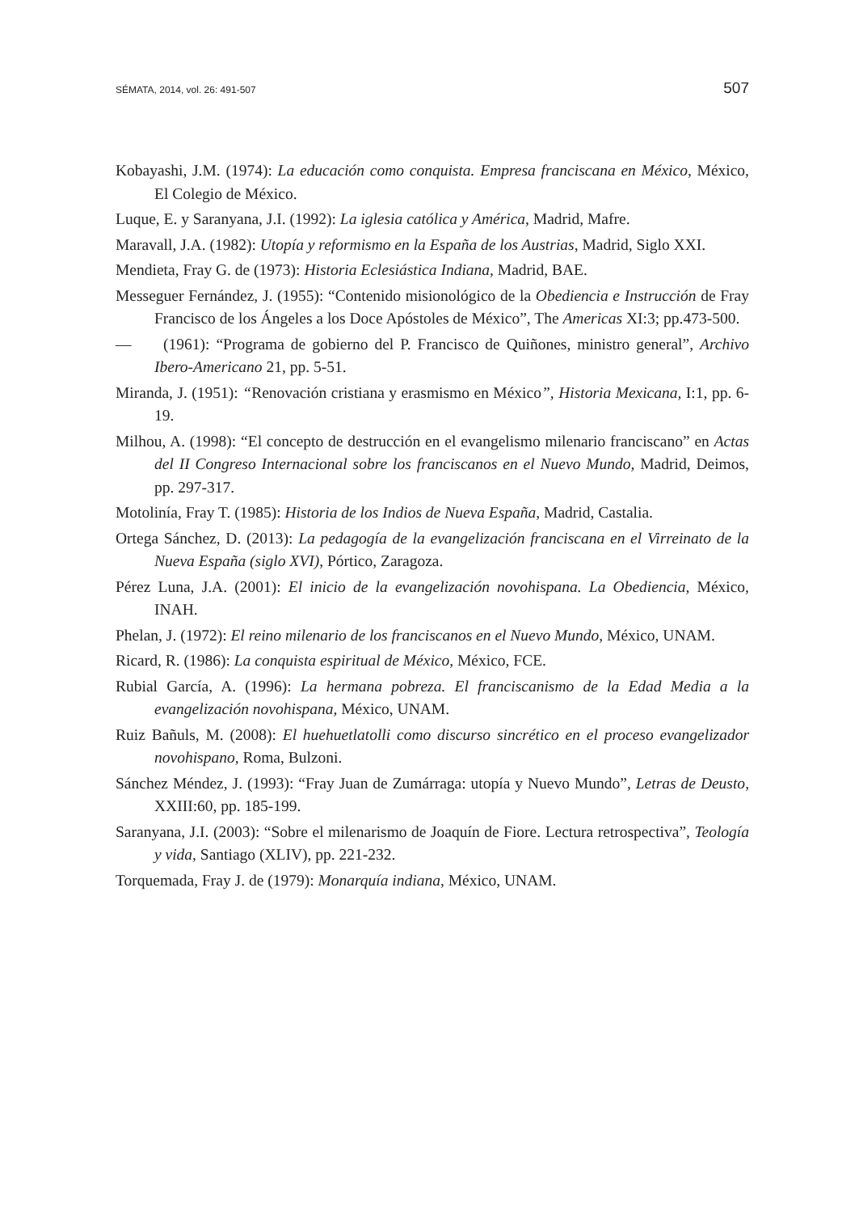SÉMATA, 2014, vol. 26: 491-507 507
Kobayashi, J.M. (1974): La educación como conquista. Empresa franciscana en México, México, El Colegio de México.
Luque, E. y Saranyana, J.I. (1992): La iglesia católica y América, Madrid, Mafre.
Maravall, J.A. (1982): Utopía y reformismo en la España de los Austrias, Madrid, Siglo XXI.
Mendieta, Fray G. de (1973): Historia Eclesiástica Indiana, Madrid, BAE.
Messeguer Fernández, J. (1955): “Contenido misionológico de la Obediencia e Instrucción de Fray Francisco de los Ángeles a los Doce Apóstoles de México”, The Americas XI:3; pp.473-500.
— (1961): “Programa de gobierno del P. Francisco de Quiñones, ministro general”, Archivo Ibero-Americano 21, pp. 5-51.
Miranda, J. (1951): “Renovación cristiana y erasmismo en México”, Historia Mexicana, I:1, pp. 6-19.
Milhou, A. (1998): “El concepto de destrucción en el evangelismo milenario franciscano” en Actas del II Congreso Internacional sobre los franciscanos en el Nuevo Mundo, Madrid, Deimos, pp. 297-317.
Motolinía, Fray T. (1985): Historia de los Indios de Nueva España, Madrid, Castalia.
Ortega Sánchez, D. (2013): La pedagogía de la evangelización franciscana en el Virreinato de la Nueva España (siglo XVI), Pórtico, Zaragoza.
Pérez Luna, J.A. (2001): El inicio de la evangelización novohispana. La Obediencia, México, INAH.
Phelan, J. (1972): El reino milenario de los franciscanos en el Nuevo Mundo, México, UNAM.
Ricard, R. (1986): La conquista espiritual de México, México, FCE.
Rubial García, A. (1996): La hermana pobreza. El franciscanismo de la Edad Media a la evangelización novohispana, México, UNAM.
Ruiz Bañuls, M. (2008): El huehuetlatolli como discurso sincrético en el proceso evangelizador novohispano, Roma, Bulzoni.
Sánchez Méndez, J. (1993): “Fray Juan de Zumárraga: utopía y Nuevo Mundo”, Letras de Deusto, XXIII:60, pp. 185-199.
Saranyana, J.I. (2003): “Sobre el milenarismo de Joaquín de Fiore. Lectura retrospectiva”, Teología y vida, Santiago (XLIV), pp. 221-232.
Torquemada, Fray J. de (1979): Monarquía indiana, México, UNAM.